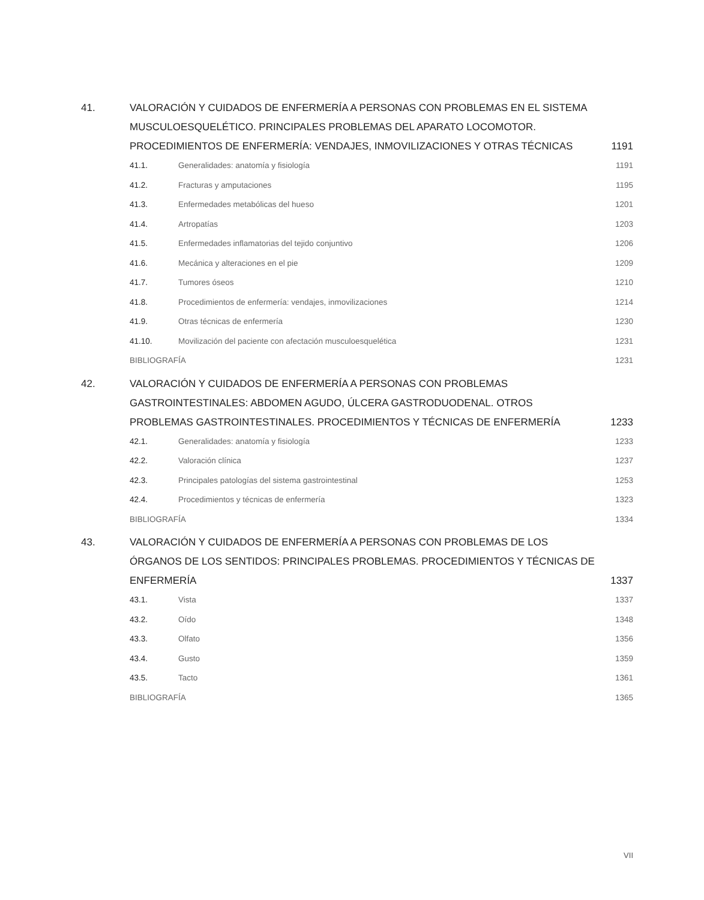41. VALORACIÓN Y CUIDADOS DE ENFERMERÍA A PERSONAS CON PROBLEMAS EN EL SISTEMA MUSCULOESQUELÉTICO. PRINCIPALES PROBLEMAS DEL APARATO LOCOMOTOR. PROCEDIMIENTOS DE ENFERMERÍA: VENDAJES, INMOVILIZACIONES Y OTRAS TÉCNICAS
1191
41.1. Generalidades: anatomía y fisiología
1191
41.2. Fracturas y amputaciones 1195
41.3. Enfermedades metabólicas del hueso
1201
41.4. Artropatías 1203
41.5. Enfermedades inflamatorias del tejido conjuntivo
1206
41.6. Mecánica y alteraciones en el pie
1209
41.7. Tumores óseos 1210
41.8. Procedimientos de enfermería: vendajes, inmovilizaciones
1214
41.9. Otras técnicas de enfermería 1230
41.10. Movilización del paciente con afectación musculoesquelética
1231
BIBLIOGRAFÍA 1231
42. VALORACIÓN Y CUIDADOS DE ENFERMERÍA A PERSONAS CON PROBLEMAS GASTROINTESTINALES: ABDOMEN AGUDO, ÚLCERA GASTRODUODENAL. OTROS PROBLEMAS GASTROINTESTINALES. PROCEDIMIENTOS Y TÉCNICAS DE ENFERMERÍA
1233
42.1. Generalidades: anatomía y fisiología
1233
42.2. Valoración clínica 1237
42.3. Principales patologías del sistema gastrointestinal
1253
42.4. Procedimientos y técnicas de enfermería
1323
BIBLIOGRAFÍA 1334
43. VALORACIÓN Y CUIDADOS DE ENFERMERÍA A PERSONAS CON PROBLEMAS DE LOS ÓRGANOS DE LOS SENTIDOS: PRINCIPALES PROBLEMAS. PROCEDIMIENTOS Y TÉCNICAS DE ENFERMERÍA
1337
43.1. Vista 1337
43.2. Oído 1348
43.3. Olfato 1356
43.4. Gusto 1359
43.5. Tacto 1361
BIBLIOGRAFÍA 1365
VII